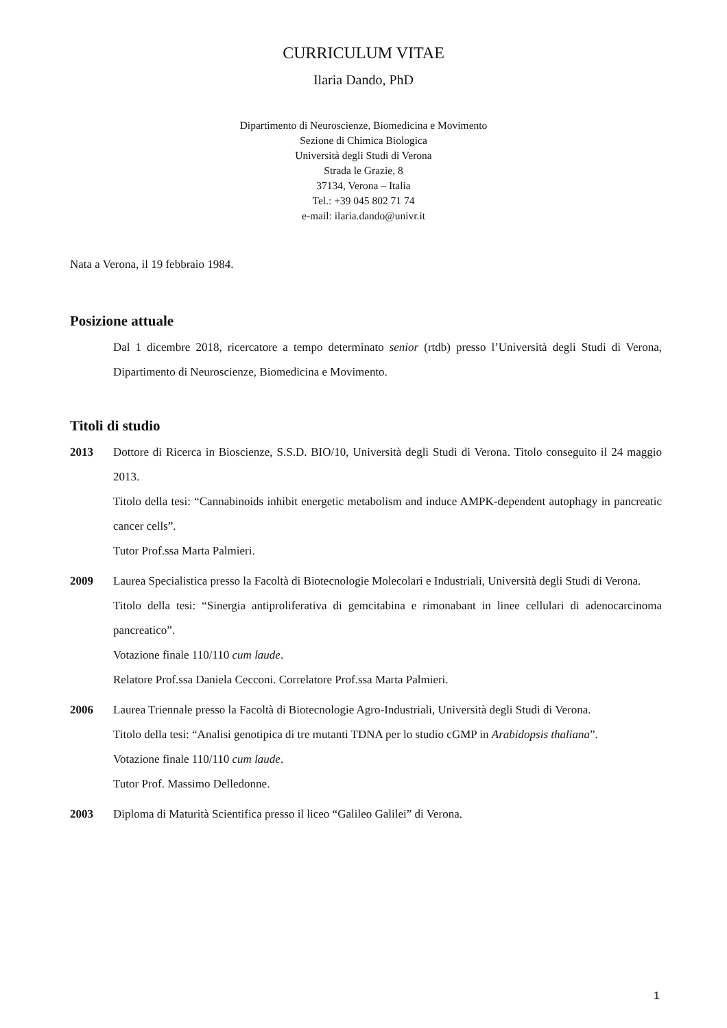CURRICULUM VITAE
Ilaria Dando, PhD
Dipartimento di Neuroscienze, Biomedicina e Movimento
Sezione di Chimica Biologica
Università degli Studi di Verona
Strada le Grazie, 8
37134, Verona – Italia
Tel.: +39 045 802 71 74
e-mail: ilaria.dando@univr.it
Nata a Verona, il 19 febbraio 1984.
Posizione attuale
Dal 1 dicembre 2018, ricercatore a tempo determinato senior (rtdb) presso l’Università degli Studi di Verona, Dipartimento di Neuroscienze, Biomedicina e Movimento.
Titoli di studio
2013 Dottore di Ricerca in Bioscienze, S.S.D. BIO/10, Università degli Studi di Verona. Titolo conseguito il 24 maggio 2013.
Titolo della tesi: “Cannabinoids inhibit energetic metabolism and induce AMPK-dependent autophagy in pancreatic cancer cells”.
Tutor Prof.ssa Marta Palmieri.
2009 Laurea Specialistica presso la Facoltà di Biotecnologie Molecolari e Industriali, Università degli Studi di Verona.
Titolo della tesi: “Sinergia antiproliferativa di gemcitabina e rimonabant in linee cellulari di adenocarcinoma pancreatico”.
Votazione finale 110/110 cum laude.
Relatore Prof.ssa Daniela Cecconi. Correlatore Prof.ssa Marta Palmieri.
2006 Laurea Triennale presso la Facoltà di Biotecnologie Agro-Industriali, Università degli Studi di Verona.
Titolo della tesi: “Analisi genotipica di tre mutanti TDNA per lo studio cGMP in Arabidopsis thaliana”.
Votazione finale 110/110 cum laude.
Tutor Prof. Massimo Delledonne.
2003 Diploma di Maturità Scientifica presso il liceo “Galileo Galilei” di Verona.
1